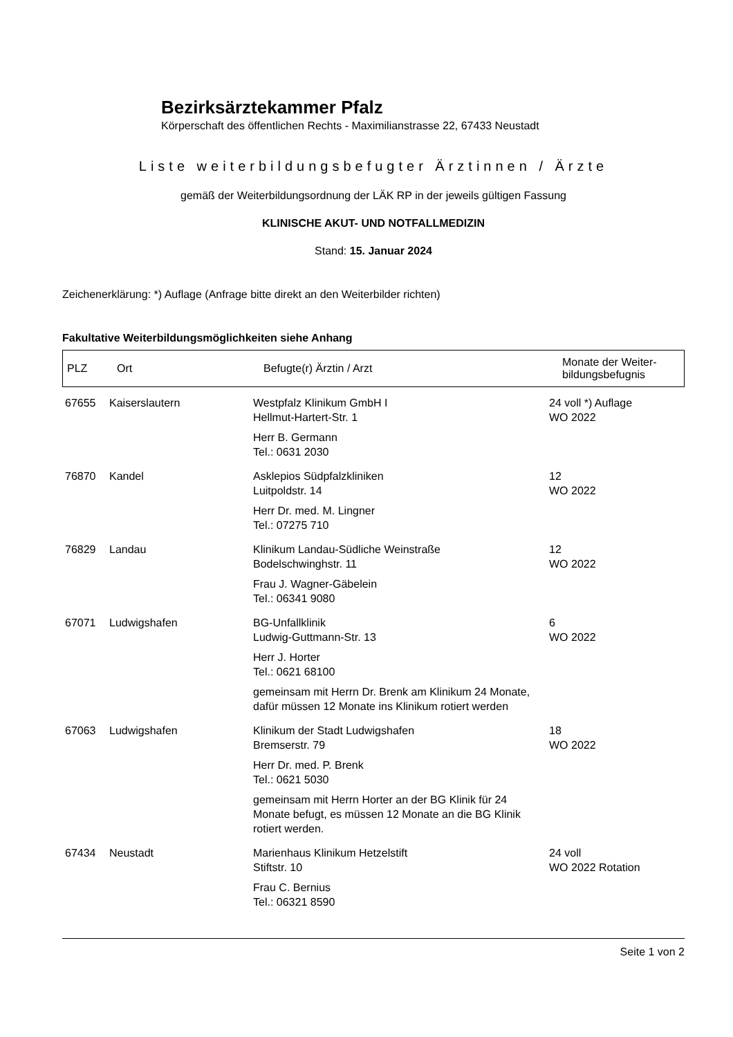Bezirksärztekammer Pfalz
Körperschaft des öffentlichen Rechts - Maximilianstrasse 22, 67433 Neustadt
Liste weiterbildungsbefugter Ärztinnen / Ärzte
gemäß der Weiterbildungsordnung der LÄK RP in der jeweils gültigen Fassung
KLINISCHE AKUT- UND NOTFALLMEDIZIN
Stand: 15. Januar 2024
Zeichenerklärung: *) Auflage (Anfrage bitte direkt an den Weiterbilder richten)
Fakultative Weiterbildungsmöglichkeiten siehe Anhang
| PLZ | Ort | Befugte(r) Ärztin / Arzt | Monate der Weiter- bildungsbefugnis |
| 67655 | Kaiserslautern | Westpfalz Klinikum GmbH I Hellmut-Hartert-Str. 1 Herr B. Germann Tel.: 0631 2030 | 24 voll *) Auflage WO 2022 |
| 76870 | Kandel | Asklepios Südpfalzkliniken Luitpoldstr. 14 Herr Dr. med. M. Lingner Tel.: 07275 710 | 12 WO 2022 |
| 76829 | Landau | Klinikum Landau-Südliche Weinstraße Bodelschwinghstr. 11 Frau J. Wagner-Gäbelein Tel.: 06341 9080 | 12 WO 2022 |
| 67071 | Ludwigshafen | BG-Unfallklinik Ludwig-Guttmann-Str. 13 Herr J. Horter Tel.: 0621 68100 gemeinsam mit Herrn Dr. Brenk am Klinikum 24 Monate, dafür müssen 12 Monate ins Klinikum rotiert werden | 6 WO 2022 |
| 67063 | Ludwigshafen | Klinikum der Stadt Ludwigshafen Bremserstr. 79 Herr Dr. med. P. Brenk Tel.: 0621 5030 gemeinsam mit Herrn Horter an der BG Klinik für 24 Monate befugt, es müssen 12 Monate an die BG Klinik rotiert werden. | 18 WO 2022 |
| 67434 | Neustadt | Marienhaus Klinikum Hetzelstift Stiftstr. 10 Frau C. Bernius Tel.: 06321 8590 | 24 voll WO 2022 Rotation |
Seite 1 von 2